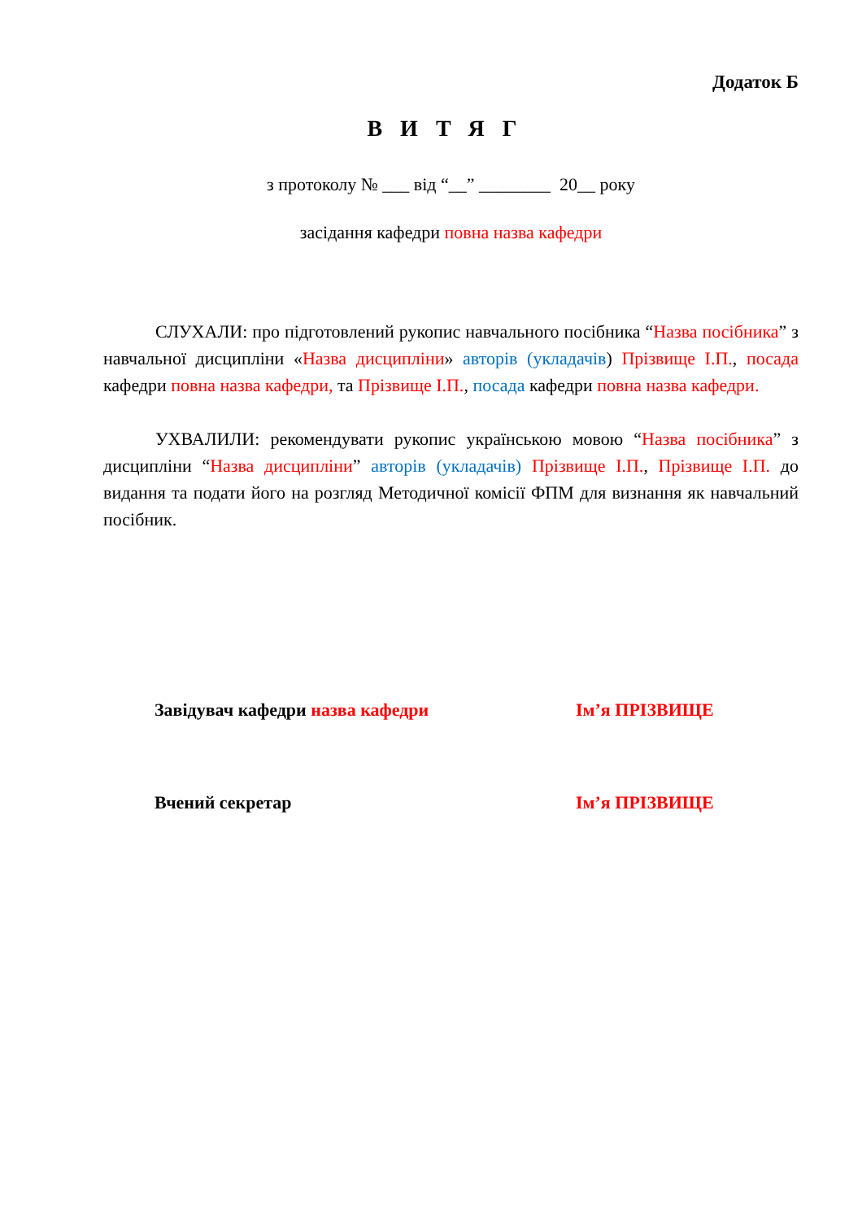Додаток Б
ВИТЯГ
з протоколу № ___ від “__” ________ 20__ року
засідання кафедри повна назва кафедри
СЛУХАЛИ: про підготовлений рукопис навчального посібника “Назва посібника” з навчальної дисципліни «Назва дисципліни» авторів (укладачів) Прізвище І.П., посада кафедри повна назва кафедри, та Прізвище І.П., посада кафедри повна назва кафедри.
УХВАЛИЛИ: рекомендувати рукопис українською мовою “Назва посібника” з дисципліни “Назва дисципліни” авторів (укладачів) Прізвище І.П., Прізвище І.П. до видання та подати його на розгляд Методичної комісії ФПМ для визнання як навчальний посібник.
Завідувач кафедри назва кафедри Ім’я ПРІЗВИЩЕ
Вчений секретар Ім’я ПРІЗВИЩЕ